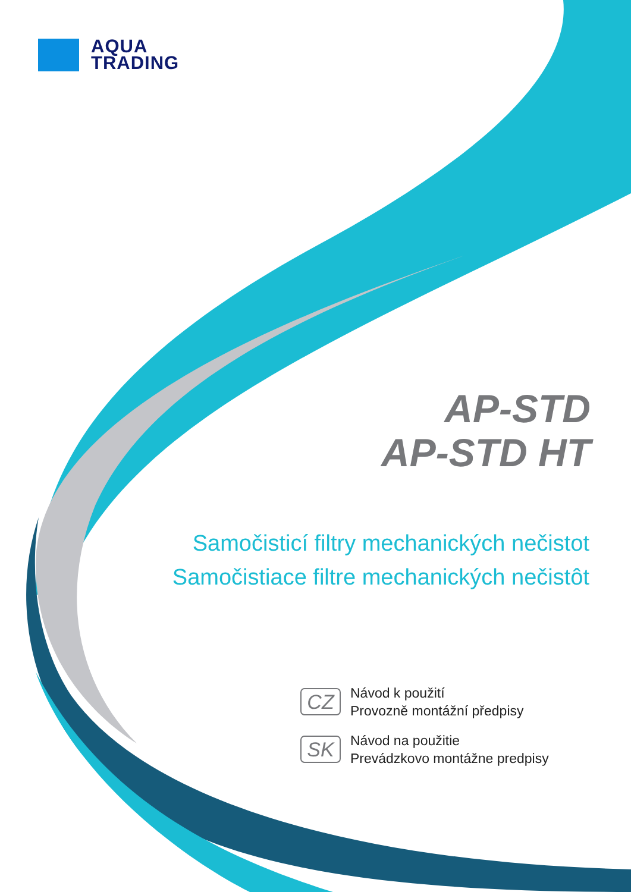AQUA
TRADING
AP-STD
AP-STD HT
Samočisticí filtry mechanických nečistot
Samočistiace filtre mechanických nečistôt
CZ
Návod k použití
Provozně montážní předpisy
SK
Návod na použitie
Prevádzkovo montážne predpisy